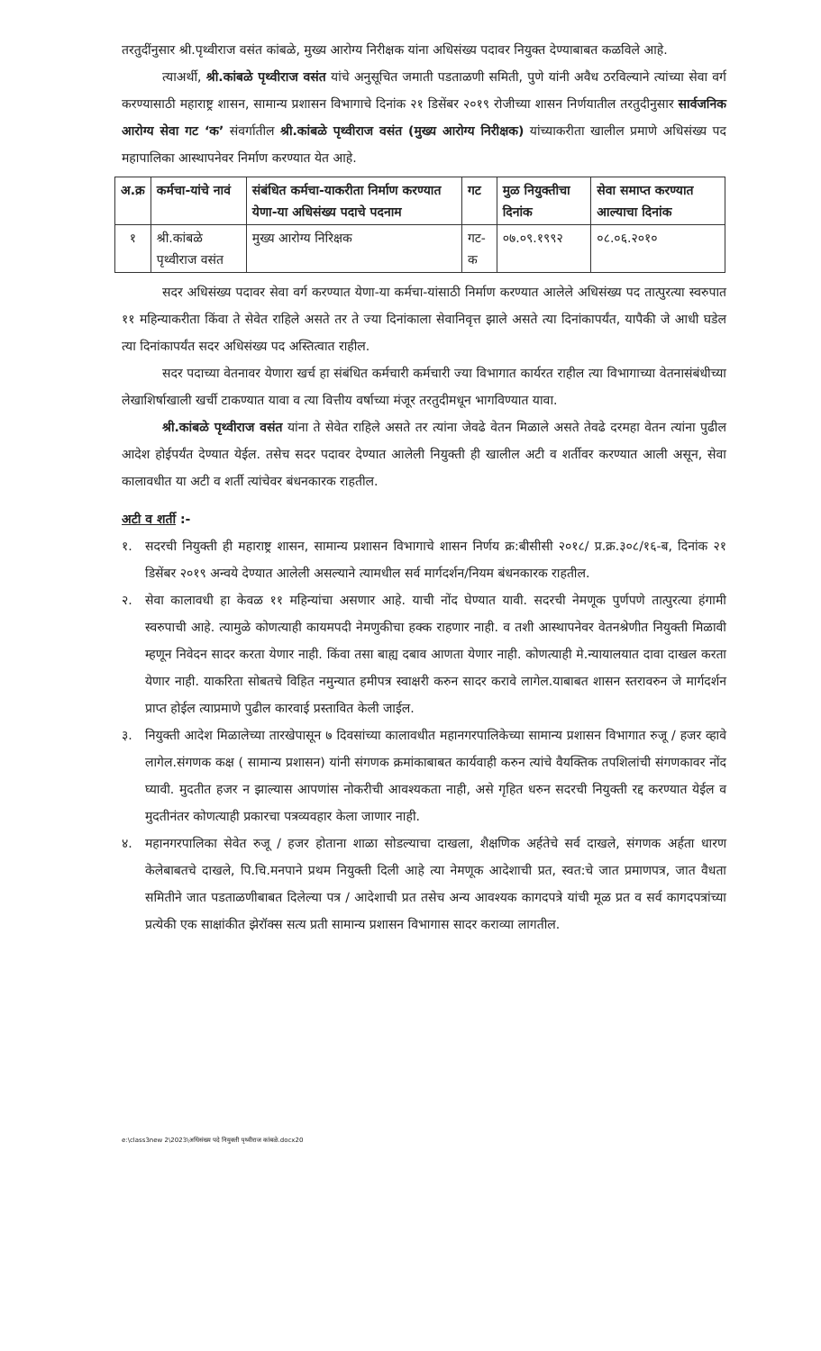तरतुदींनुसार श्री.पृथ्वीराज वसंत कांबळे, मुख्य आरोग्य निरीक्षक यांना अधिसंख्य पदावर नियुक्त देण्याबाबत कळविले आहे.
त्याअर्थी, श्री.कांबळे पृथ्वीराज वसंत यांचे अनुसूचित जमाती पडताळणी समिती, पुणे यांनी अवैध ठरविल्याने त्यांच्या सेवा वर्ग करण्यासाठी महाराष्ट्र शासन, सामान्य प्रशासन विभागाचे दिनांक २१ डिसेंबर २०१९ रोजीच्या शासन निर्णयातील तरतुदीनुसार सार्वजनिक आरोग्य सेवा गट ‘क’ संवर्गातील श्री.कांबळे पृथ्वीराज वसंत (मुख्य आरोग्य निरीक्षक) यांच्याकरीता खालील प्रमाणे अधिसंख्य पद महापालिका आस्थापनेवर निर्माण करण्यात येत आहे.
| अ.क्र | कर्मचा-यांचे नावं | संबंधित कर्मचा-याकरीता निर्माण करण्यात येणा-या अधिसंख्य पदाचे पदनाम | गट | मुळ नियुक्तीचा दिनांक | सेवा समाप्त करण्यात आल्याचा दिनांक |
| --- | --- | --- | --- | --- | --- |
| १ | श्री.कांबळे पृथ्वीराज वसंत | मुख्य आरोग्य निरिक्षक | गट-क | ०७.०९.१९९२ | ०८.०६.२०१० |
सदर अधिसंख्य पदावर सेवा वर्ग करण्यात येणा-या कर्मचा-यांसाठी निर्माण करण्यात आलेले अधिसंख्य पद तात्पुरत्या स्वरुपात ११ महिन्याकरीता किंवा ते सेवेत राहिले असते तर ते ज्या दिनांकाला सेवानिवृत्त झाले असते त्या दिनांकापर्यंत, यापैकी जे आधी घडेल त्या दिनांकापर्यंत सदर अधिसंख्य पद अस्तित्वात राहील.
सदर पदाच्या वेतनावर येणारा खर्च हा संबंधित कर्मचारी कर्मचारी ज्या विभागात कार्यरत राहील त्या विभागाच्या वेतनासंबंधीच्या लेखाशिर्षाखाली खर्ची टाकण्यात यावा व त्या वित्तीय वर्षाच्या मंजूर तरतुदीमधून भागविण्यात यावा.
श्री.कांबळे पृथ्वीराज वसंत यांना ते सेवेत राहिले असते तर त्यांना जेवढे वेतन मिळाले असते तेवढे दरमहा वेतन त्यांना पुढील आदेश होईपर्यंत देण्यात येईल. तसेच सदर पदावर देण्यात आलेली नियुक्ती ही खालील अटी व शर्तीवर करण्यात आली असून, सेवा कालावधीत या अटी व शर्ती त्यांचेवर बंधनकारक राहतील.
अटी व शर्ती :-
१. सदरची नियुक्ती ही महाराष्ट्र शासन, सामान्य प्रशासन विभागाचे शासन निर्णय क्र:बीसीसी २०१८/ प्र.क्र.३०८/१६-ब, दिनांक २१ डिसेंबर २०१९ अन्वये देण्यात आलेली असल्याने त्यामधील सर्व मार्गदर्शन/नियम बंधनकारक राहतील.
२. सेवा कालावधी हा केवळ ११ महिन्यांचा असणार आहे. याची नोंद घेण्यात यावी. सदरची नेमणूक पुर्णपणे तात्पुरत्या हंगामी स्वरुपाची आहे. त्यामुळे कोणत्याही कायमपदी नेमणुकीचा हक्क राहणार नाही. व तशी आस्थापनेवर वेतनश्रेणीत नियुक्ती मिळावी म्हणून निवेदन सादर करता येणार नाही. किंवा तसा बाह्य दबाव आणता येणार नाही. कोणत्याही मे.न्यायालयात दावा दाखल करता येणार नाही. याकरिता सोबतचे विहित नमुन्यात हमीपत्र स्वाक्षरी करुन सादर करावे लागेल.याबाबत शासन स्तरावरुन जे मार्गदर्शन प्राप्त होईल त्याप्रमाणे पुढील कारवाई प्रस्तावित केली जाईल.
३. नियुक्ती आदेश मिळालेच्या तारखेपासून ७ दिवसांच्या कालावधीत महानगरपालिकेच्या सामान्य प्रशासन विभागात रुजू / हजर व्हावे लागेल.संगणक कक्ष ( सामान्य प्रशासन) यांनी संगणक क्रमांकाबाबत कार्यवाही करुन त्यांचे वैयक्तिक तपशिलांची संगणकावर नोंद घ्यावी. मुदतीत हजर न झाल्यास आपणांस नोकरीची आवश्यकता नाही, असे गृहित धरुन सदरची नियुक्ती रद्द करण्यात येईल व मुदतीनंतर कोणत्याही प्रकारचा पत्रव्यवहार केला जाणार नाही.
४. महानगरपालिका सेवेत रुजू / हजर होताना शाळा सोडल्याचा दाखला, शैक्षणिक अर्हतेचे सर्व दाखले, संगणक अर्हता धारण केलेबाबतचे दाखले, पि.चि.मनपाने प्रथम नियुक्ती दिली आहे त्या नेमणूक आदेशाची प्रत, स्वत:चे जात प्रमाणपत्र, जात वैधता समितीने जात पडताळणीबाबत दिलेल्या पत्र / आदेशाची प्रत तसेच अन्य आवश्यक कागदपत्रे यांची मूळ प्रत व सर्व कागदपत्रांच्या प्रत्येकी एक साक्षांकीत झेरॉक्स सत्य प्रती सामान्य प्रशासन विभागास सादर कराव्या लागतील.
e:\class3new 2\2023\अधिसंख्य पदे नियुक्ती पृथ्वीराज कांबळे.docx20